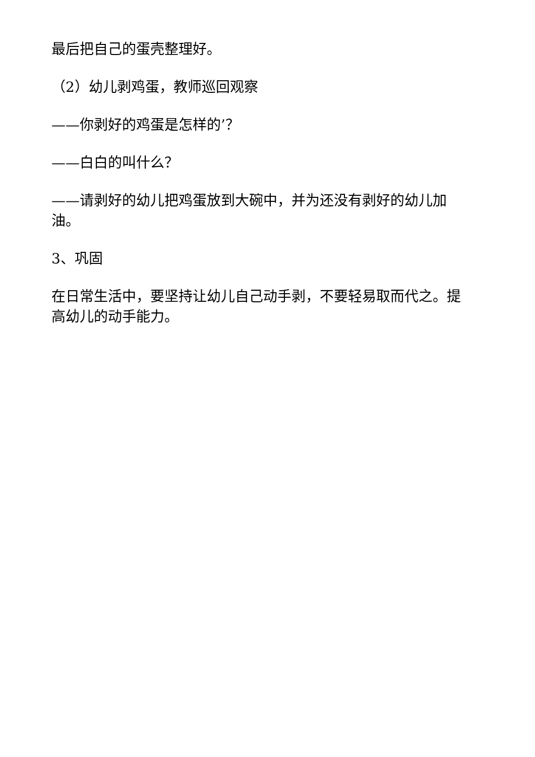最后把自己的蛋壳整理好。
（2）幼儿剥鸡蛋，教师巡回观察
——你剥好的鸡蛋是怎样的’？
——白白的叫什么？
——请剥好的幼儿把鸡蛋放到大碗中，并为还没有剥好的幼儿加油。
3、巩固
在日常生活中，要坚持让幼儿自己动手剥，不要轻易取而代之。提高幼儿的动手能力。